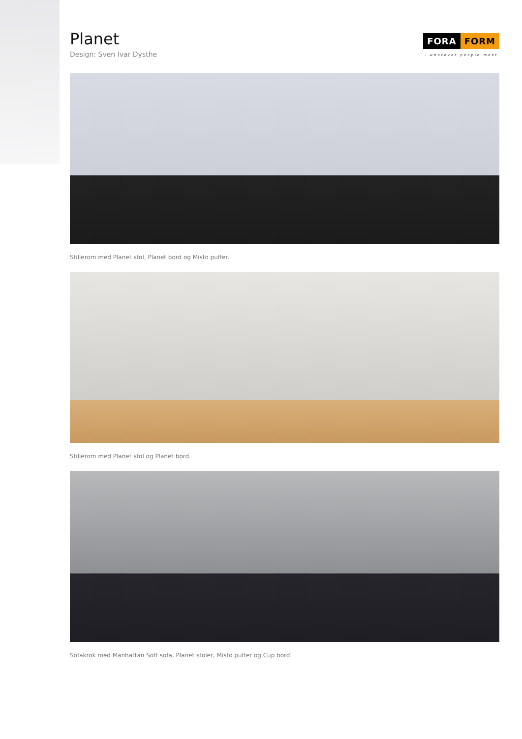Planet
Design: Sven Ivar Dysthe
FORA FORM
- wherever people meet
Stillerom med Planet stol, Planet bord og Misto puffer.
Stillerom med Planet stol og Planet bord.
Sofakrok med Manhattan Soft sofa, Planet stoler, Misto puffer og Cup bord.